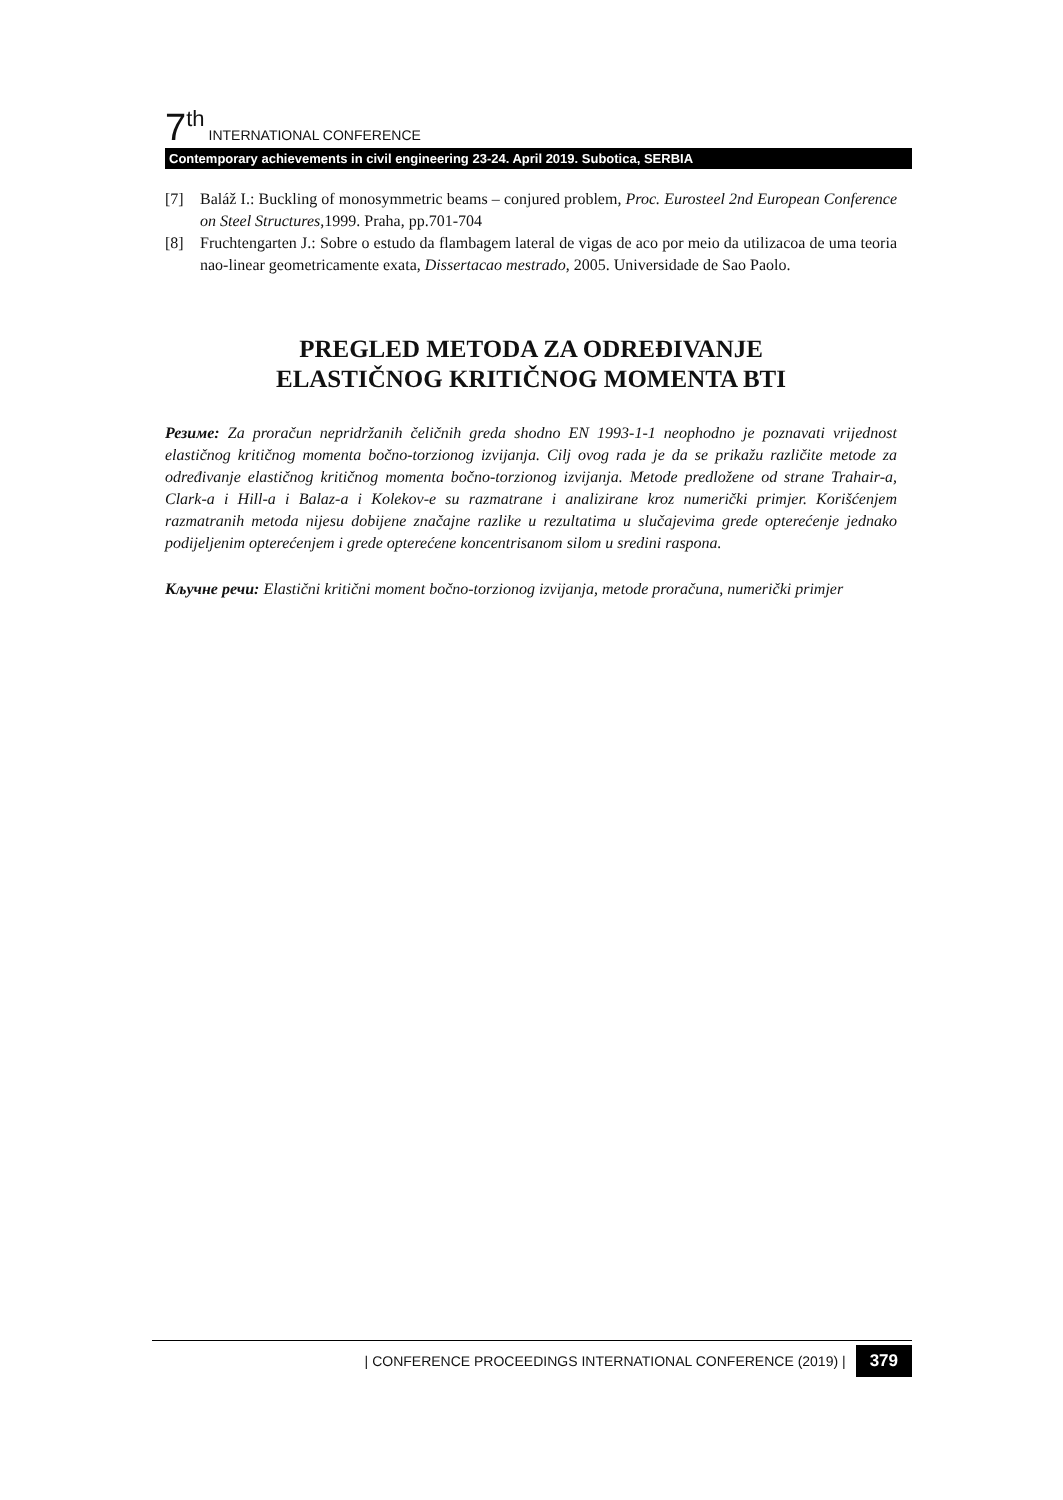7<sup>th</sup> INTERNATIONAL CONFERENCE
Contemporary achievements in civil engineering 23-24. April 2019. Subotica, SERBIA
[7] Baláž I.: Buckling of monosymmetric beams – conjured problem, Proc. Eurosteel 2nd European Conference on Steel Structures,1999. Praha, pp.701-704
[8] Fruchtengarten J.: Sobre o estudo da flambagem lateral de vigas de aco por meio da utilizacoa de uma teoria nao-linear geometricamente exata, Dissertacao mestrado, 2005. Universidade de Sao Paolo.
PREGLED METODA ZA ODREĐIVANJE
ELASTIČNOG KRITIČNOG MOMENTA BTI
Резиме: Za proračun nepridržanih čeličnih greda shodno EN 1993-1-1 neophodno je poznavati vrijednost elastičnog kritičnog momenta bočno-torzionog izvijanja. Cilj ovog rada je da se prikažu različite metode za određivanje elastičnog kritičnog momenta bočno-torzionog izvijanja. Metode predložene od strane Trahair-a, Clark-a i Hill-a i Balaz-a i Kolekov-e su razmatrane i analizirane kroz numerički primjer. Korišćenjem razmatranih metoda nijesu dobijene značajne razlike u rezultatima u slučajevima grede opterećenje jednako podijeljenim opterećenjem i grede opterećene koncentrisanom silom u sredini raspona.
Кључне речи: Elastični kritični moment bočno-torzionog izvijanja, metode proračuna, numerički primjer
| CONFERENCE PROCEEDINGS INTERNATIONAL CONFERENCE (2019) | 379